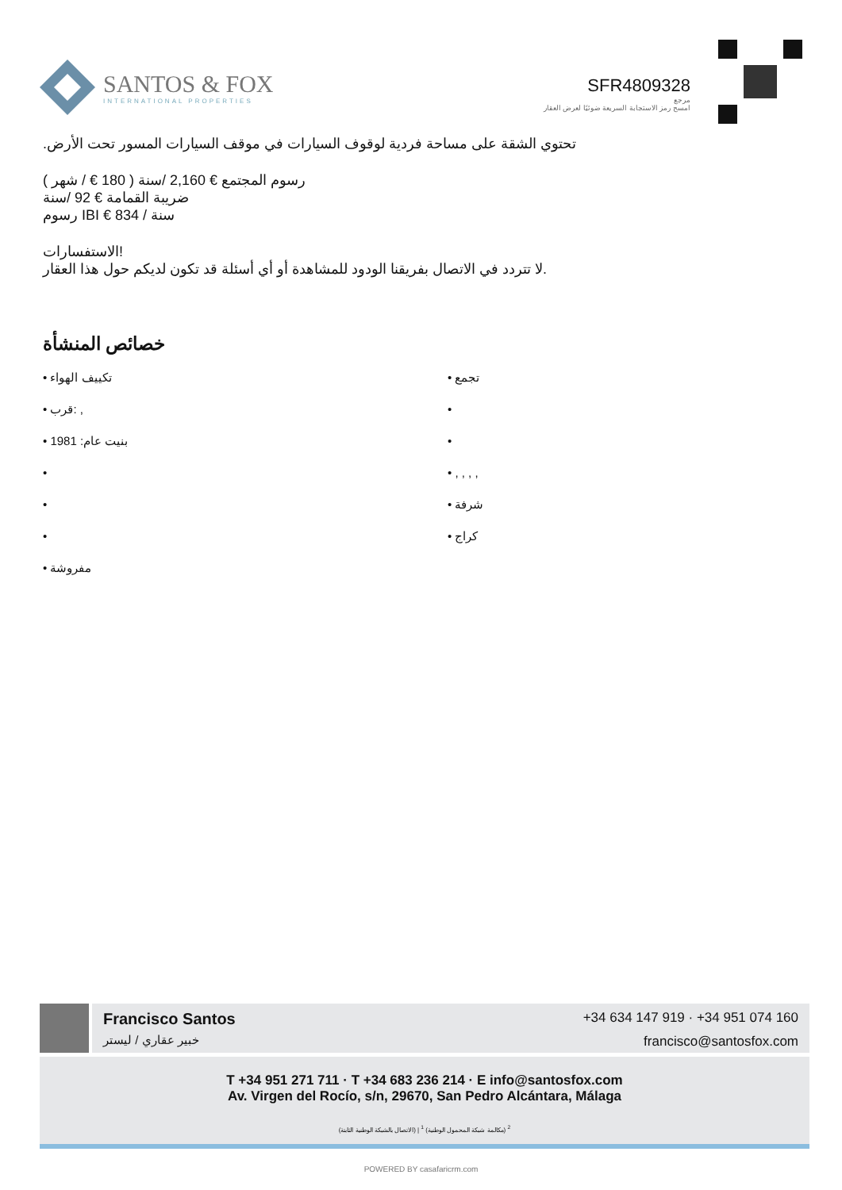SANTOS & FOX
INTERNATIONAL PROPERTIES
SFR4809328
مرجع
امسح رمز الاستجابة السريعة ضوئيًا لعرض العقار
تحتوي الشقة على مساحة فردية لوقوف السيارات في موقف السيارات المسور تحت الأرض.
رسوم المجتمع € 2,160 /سنة ( 180 € / شهر )
ضريبة القمامة € 92 /سنة
رسوم IBI € 834 / سنة
الاستفسارات!
لا تتردد في الاتصال بفريقنا الودود للمشاهدة أو أي أسئلة قد تكون لديكم حول هذا العقار.
خصائص المنشأة
• تكييف الهواء
• تجمع
• قرب: ,
•
• بنيت عام: 1981
•
•
• , , , ,
•
• شرفة
•
• كراج
• مفروشة
Francisco Santos
خبير عقاري / ليستر
+34 634 147 919 · +34 951 074 160
francisco@santosfox.com
T +34 951 271 711 · T +34 683 236 214 · E info@santosfox.com
Av. Virgen del Rocío, s/n, 29670, San Pedro Alcántara, Málaga
(الاتصال بالشبكة الوطنية الثابتة) | <sup>2</sup> (مكالمة شبكة المحمول الوطنية) <sup>1</sup>
POWERED BY casafaricrm.com